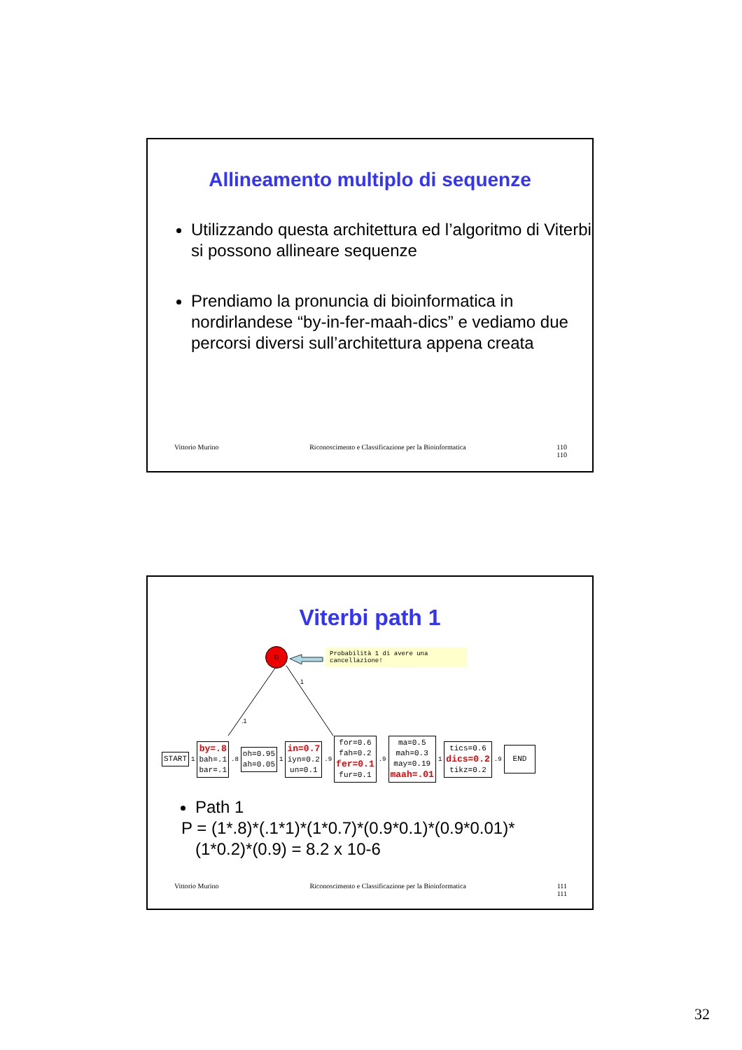Allineamento multiplo di sequenze
Utilizzando questa architettura ed l’algoritmo di Viterbi si possono allineare sequenze
Prendiamo la pronuncia di bioinformatica in nordirlandese “by-in-fer-maah-dics” e vediamo due percorsi diversi sull’architettura appena creata
Vittorio Murino Riconoscimento e Classificazione per la Bioinformatica 110
110
Viterbi path 1
D
Probabilità 1 di avere una cancellazione!
1
.1
START
1
by=.8
bah=.1
bar=.1
.8
oh=0.95
ah=0.05
1
in=0.7
iyn=0.2
un=0.1
.9
for=0.6
fah=0.2
fer=0.1
fur=0.1
.9
ma=0.5
mah=0.3
may=0.19
maah=.01
1
tics=0.6
dics=0.2
tikz=0.2
.9
END
Path 1
P = (1*.8)*(.1*1)*(1*0.7)*(0.9*0.1)*(0.9*0.01)*
(1*0.2)*(0.9) = 8.2 x 10-6
Vittorio Murino Riconoscimento e Classificazione per la Bioinformatica 111
111
32